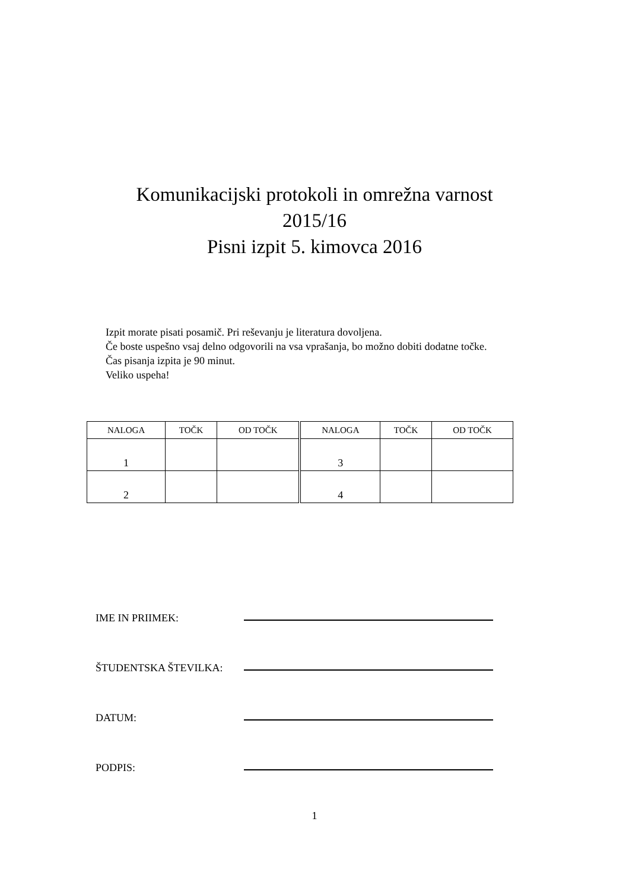Komunikacijski protokoli in omrežna varnost
2015/16
Pisni izpit 5. kimovca 2016
Izpit morate pisati posamič. Pri reševanju je literatura dovoljena.
Če boste uspešno vsaj delno odgovorili na vsa vprašanja, bo možno dobiti dodatne točke.
Čas pisanja izpita je 90 minut.
Veliko uspeha!
| NALOGA | TOČK | OD TOČK | NALOGA | TOČK | OD TOČK |
| --- | --- | --- | --- | --- | --- |
| 1 | | | 3 | | |
| 2 | | | 4 | | |
IME IN PRIIMEK:
ŠTUDENTSKA ŠTEVILKA:
DATUM:
PODPIS:
1